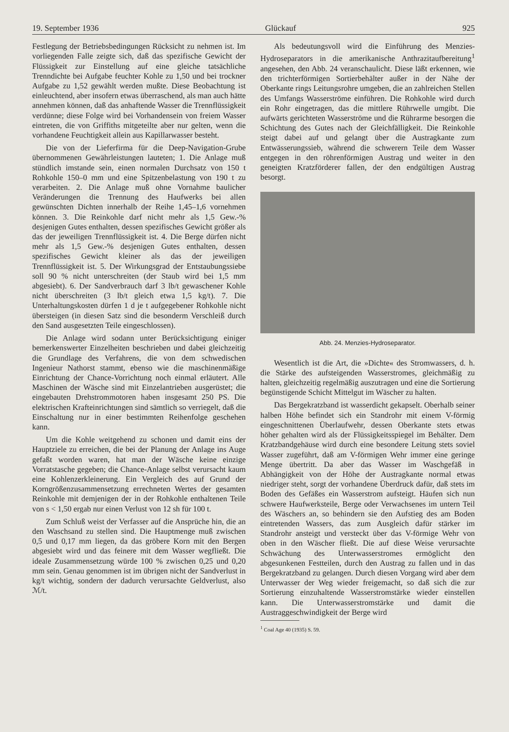19. September 1936 Glückauf 925
Festlegung der Betriebsbedingungen Rücksicht zu nehmen ist. Im vorliegenden Falle zeigte sich, daß das spezifische Gewicht der Flüssigkeit zur Einstellung auf eine gleiche tatsächliche Trenndichte bei Aufgabe feuchter Kohle zu 1,50 und bei trockner Aufgabe zu 1,52 gewählt werden mußte. Diese Beobachtung ist einleuchtend, aber insofern etwas überraschend, als man auch hätte annehmen können, daß das anhaftende Wasser die Trennflüssigkeit verdünne; diese Folge wird bei Vorhandensein von freiem Wasser eintreten, die von Griffiths mitgeteilte aber nur gelten, wenn die vorhandene Feuchtigkeit allein aus Kapillarwasser besteht.
Die von der Lieferfirma für die Deep-Navigation-Grube übernommenen Gewährleistungen lauteten; 1. Die Anlage muß stündlich imstande sein, einen normalen Durchsatz von 150 t Rohkohle 150–0 mm und eine Spitzenbelastung von 190 t zu verarbeiten. 2. Die Anlage muß ohne Vornahme baulicher Veränderungen die Trennung des Haufwerks bei allen gewünschten Dichten innerhalb der Reihe 1,45–1,6 vornehmen können. 3. Die Reinkohle darf nicht mehr als 1,5 Gew.-% desjenigen Gutes enthalten, dessen spezifisches Gewicht größer als das der jeweiligen Trennflüssigkeit ist. 4. Die Berge dürfen nicht mehr als 1,5 Gew.-% desjenigen Gutes enthalten, dessen spezifisches Gewicht kleiner als das der jeweiligen Trennflüssigkeit ist. 5. Der Wirkungsgrad der Entstaubungssiebe soll 90 % nicht unterschreiten (der Staub wird bei 1,5 mm abgesiebt). 6. Der Sandverbrauch darf 3 lb/t gewaschener Kohle nicht überschreiten (3 lb/t gleich etwa 1,5 kg/t). 7. Die Unterhaltungskosten dürfen 1 d je t aufgegebener Rohkohle nicht übersteigen (in diesen Satz sind die besonderm Verschleiß durch den Sand ausgesetzten Teile eingeschlossen).
Die Anlage wird sodann unter Berücksichtigung einiger bemerkenswerter Einzelheiten beschrieben und dabei gleichzeitig die Grundlage des Verfahrens, die von dem schwedischen Ingenieur Nathorst stammt, ebenso wie die maschinenmäßige Einrichtung der Chance-Vorrichtung noch einmal erläutert. Alle Maschinen der Wäsche sind mit Einzelantrieben ausgerüstet; die eingebauten Drehstrommotoren haben insgesamt 250 PS. Die elektrischen Krafteinrichtungen sind sämtlich so verriegelt, daß die Einschaltung nur in einer bestimmten Reihenfolge geschehen kann.
Um die Kohle weitgehend zu schonen und damit eins der Hauptziele zu erreichen, die bei der Planung der Anlage ins Auge gefaßt worden waren, hat man der Wäsche keine einzige Vorratstasche gegeben; die Chance-Anlage selbst verursacht kaum eine Kohlenzerkleinerung. Ein Vergleich des auf Grund der Korngrößenzusammensetzung errechneten Wertes der gesamten Reinkohle mit demjenigen der in der Rohkohle enthaltenen Teile von s < 1,50 ergab nur einen Verlust von 12 sh für 100 t.
Zum Schluß weist der Verfasser auf die Ansprüche hin, die an den Waschsand zu stellen sind. Die Hauptmenge muß zwischen 0,5 und 0,17 mm liegen, da das gröbere Korn mit den Bergen abgesiebt wird und das feinere mit dem Wasser wegfließt. Die ideale Zusammensetzung würde 100 % zwischen 0,25 und 0,20 mm sein. Genau genommen ist im übrigen nicht der Sandverlust in kg/t wichtig, sondern der dadurch verursachte Geldverlust, also ℳ/t.
Als bedeutungsvoll wird die Einführung des Menzies-Hydroseparators in die amerikanische Anthrazitaufbereitung<sup>1</sup> angesehen, den Abb. 24 veranschaulicht. Diese läßt erkennen, wie den trichterförmigen Sortierbehälter außer in der Nähe der Oberkante rings Leitungsrohre umgeben, die an zahlreichen Stellen des Umfangs Wasserströme einführen. Die Rohkohle wird durch ein Rohr eingetragen, das die mittlere Rührwelle umgibt. Die aufwärts gerichteten Wasserströme und die Rührarme besorgen die Schichtung des Gutes nach der Gleichfälligkeit. Die Reinkohle steigt dabei auf und gelangt über die Austragkante zum Entwässerungssieb, während die schwerern Teile dem Wasser entgegen in den röhrenförmigen Austrag und weiter in den geneigten Kratzförderer fallen, der den endgültigen Austrag besorgt.
Abb. 24. Menzies-Hydroseparator.
Wesentlich ist die Art, die »Dichte« des Stromwassers, d. h. die Stärke des aufsteigenden Wasserstromes, gleichmäßig zu halten, gleichzeitig regelmäßig auszutragen und eine die Sortierung begünstigende Schicht Mittelgut im Wäscher zu halten.
Das Bergekratzband ist wasserdicht gekapselt. Oberhalb seiner halben Höhe befindet sich ein Standrohr mit einem V-förmig eingeschnittenen Überlaufwehr, dessen Oberkante stets etwas höher gehalten wird als der Flüssigkeitsspiegel im Behälter. Dem Kratzbandgehäuse wird durch eine besondere Leitung stets soviel Wasser zugeführt, daß am V-förmigen Wehr immer eine geringe Menge übertritt. Da aber das Wasser im Waschgefäß in Abhängigkeit von der Höhe der Austragkante normal etwas niedriger steht, sorgt der vorhandene Überdruck dafür, daß stets im Boden des Gefäßes ein Wasserstrom aufsteigt. Häufen sich nun schwere Haufwerksteile, Berge oder Verwachsenes im untern Teil des Wäschers an, so behindern sie den Aufstieg des am Boden eintretenden Wassers, das zum Ausgleich dafür stärker im Standrohr ansteigt und versteckt über das V-förmige Wehr von oben in den Wäscher fließt. Die auf diese Weise verursachte Schwächung des Unterwasserstromes ermöglicht den abgesunkenen Festteilen, durch den Austrag zu fallen und in das Bergekratzband zu gelangen. Durch diesen Vorgang wird aber dem Unterwasser der Weg wieder freigemacht, so daß sich die zur Sortierung einzuhaltende Wasserstromstärke wieder einstellen kann. Die Unterwasserstromstärke und damit die Austraggeschwindigkeit der Berge wird
<sup>1</sup> Coal Age 40 (1935) S. 59.